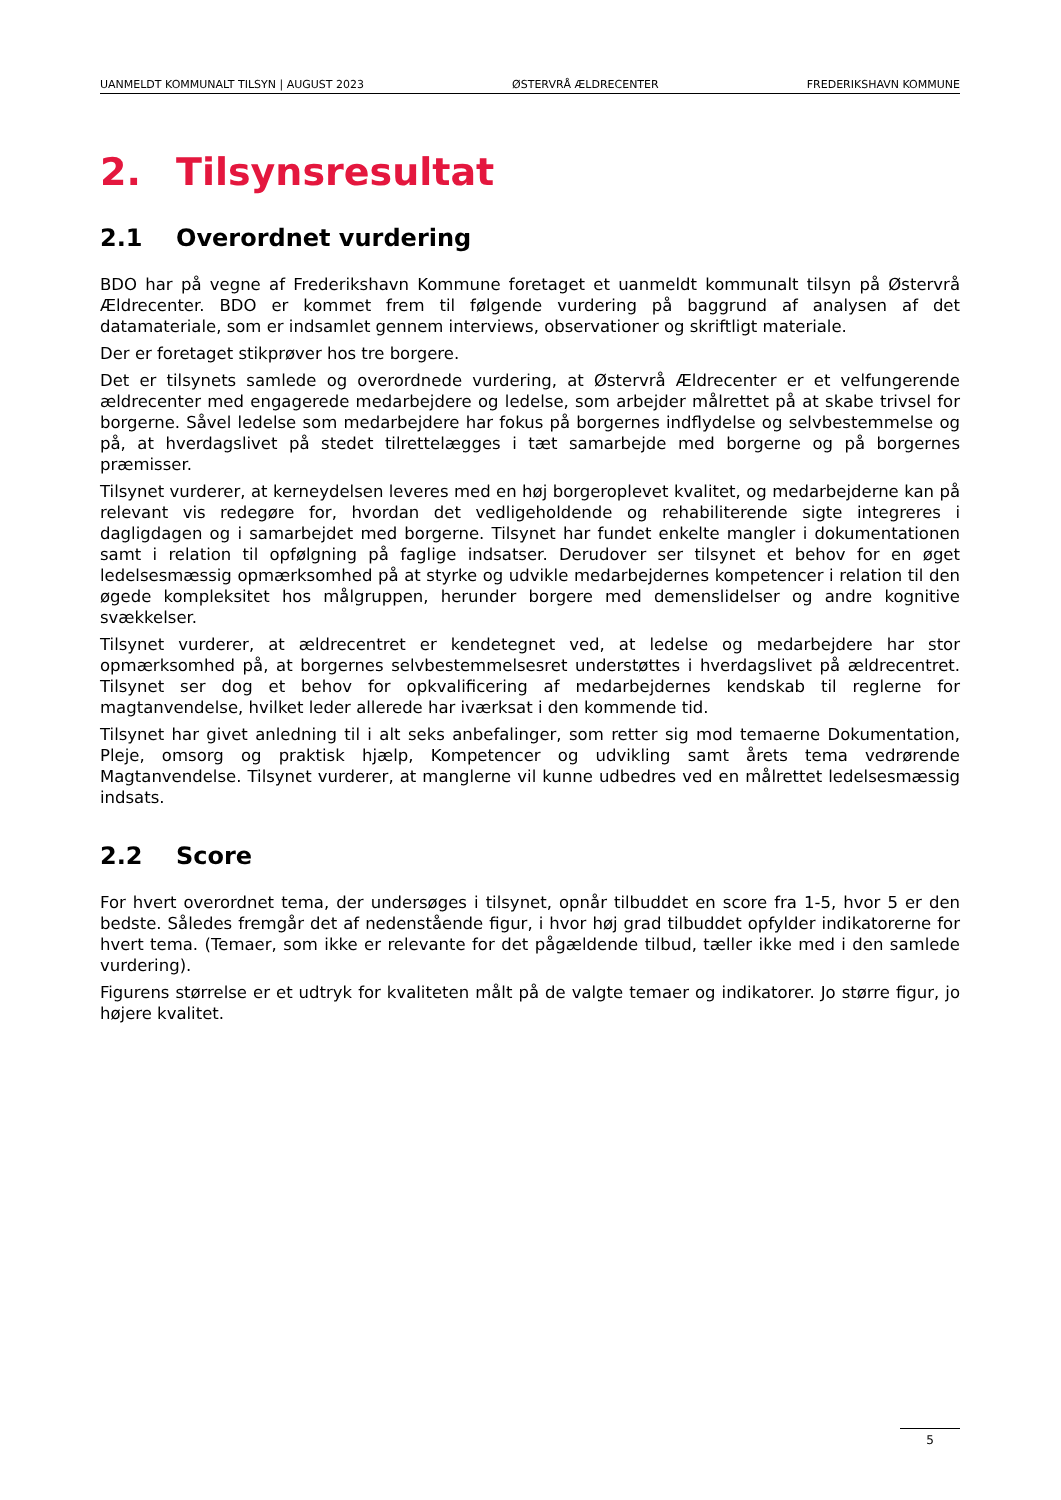UANMELDT KOMMUNALT TILSYN | AUGUST 2023 ØSTERVRÅ ÆLDRECENTER FREDERIKSHAVN KOMMUNE
2. Tilsynsresultat
2.1 Overordnet vurdering
BDO har på vegne af Frederikshavn Kommune foretaget et uanmeldt kommunalt tilsyn på Østervrå Ældrecenter. BDO er kommet frem til følgende vurdering på baggrund af analysen af det datamateriale, som er indsamlet gennem interviews, observationer og skriftligt materiale.
Der er foretaget stikprøver hos tre borgere.
Det er tilsynets samlede og overordnede vurdering, at Østervrå Ældrecenter er et velfungerende ældrecenter med engagerede medarbejdere og ledelse, som arbejder målrettet på at skabe trivsel for borgerne. Såvel ledelse som medarbejdere har fokus på borgernes indflydelse og selvbestemmelse og på, at hverdagslivet på stedet tilrettelægges i tæt samarbejde med borgerne og på borgernes præmisser.
Tilsynet vurderer, at kerneydelsen leveres med en høj borgeroplevet kvalitet, og medarbejderne kan på relevant vis redegøre for, hvordan det vedligeholdende og rehabiliterende sigte integreres i dagligdagen og i samarbejdet med borgerne. Tilsynet har fundet enkelte mangler i dokumentationen samt i relation til opfølgning på faglige indsatser. Derudover ser tilsynet et behov for en øget ledelsesmæssig opmærksomhed på at styrke og udvikle medarbejdernes kompetencer i relation til den øgede kompleksitet hos målgruppen, herunder borgere med demenslidelser og andre kognitive svækkelser.
Tilsynet vurderer, at ældrecentret er kendetegnet ved, at ledelse og medarbejdere har stor opmærksomhed på, at borgernes selvbestemmelsesret understøttes i hverdagslivet på ældrecentret. Tilsynet ser dog et behov for opkvalificering af medarbejdernes kendskab til reglerne for magtanvendelse, hvilket leder allerede har iværksat i den kommende tid.
Tilsynet har givet anledning til i alt seks anbefalinger, som retter sig mod temaerne Dokumentation, Pleje, omsorg og praktisk hjælp, Kompetencer og udvikling samt årets tema vedrørende Magtanvendelse. Tilsynet vurderer, at manglerne vil kunne udbedres ved en målrettet ledelsesmæssig indsats.
2.2 Score
For hvert overordnet tema, der undersøges i tilsynet, opnår tilbuddet en score fra 1-5, hvor 5 er den bedste. Således fremgår det af nedenstående figur, i hvor høj grad tilbuddet opfylder indikatorerne for hvert tema. (Temaer, som ikke er relevante for det pågældende tilbud, tæller ikke med i den samlede vurdering).
Figurens størrelse er et udtryk for kvaliteten målt på de valgte temaer og indikatorer. Jo større figur, jo højere kvalitet.
5